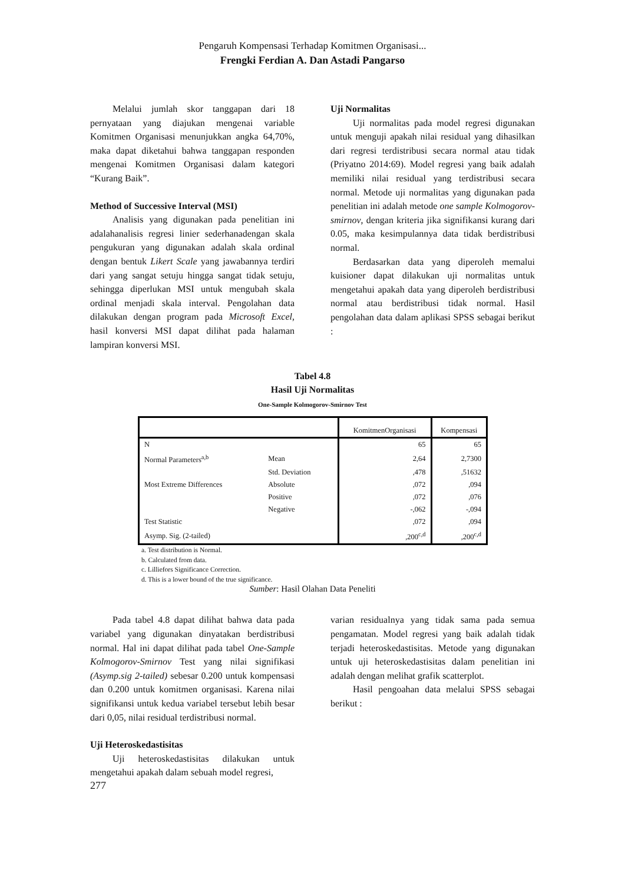Pengaruh Kompensasi Terhadap Komitmen Organisasi...
Frengki Ferdian A. Dan Astadi Pangarso
Melalui jumlah skor tanggapan dari 18 pernyataan yang diajukan mengenai variable Komitmen Organisasi menunjukkan angka 64,70%, maka dapat diketahui bahwa tanggapan responden mengenai Komitmen Organisasi dalam kategori “Kurang Baik”.
Method of Successive Interval (MSI)
Analisis yang digunakan pada penelitian ini adalahanalisis regresi linier sederhanadengan skala pengukuran yang digunakan adalah skala ordinal dengan bentuk Likert Scale yang jawabannya terdiri dari yang sangat setuju hingga sangat tidak setuju, sehingga diperlukan MSI untuk mengubah skala ordinal menjadi skala interval. Pengolahan data dilakukan dengan program pada Microsoft Excel, hasil konversi MSI dapat dilihat pada halaman lampiran konversi MSI.
Uji Normalitas
Uji normalitas pada model regresi digunakan untuk menguji apakah nilai residual yang dihasilkan dari regresi terdistribusi secara normal atau tidak (Priyatno 2014:69). Model regresi yang baik adalah memiliki nilai residual yang terdistribusi secara normal. Metode uji normalitas yang digunakan pada penelitian ini adalah metode one sample Kolmogorov-smirnov, dengan kriteria jika signifikansi kurang dari 0.05, maka kesimpulannya data tidak berdistribusi normal.
Berdasarkan data yang diperoleh memalui kuisioner dapat dilakukan uji normalitas untuk mengetahui apakah data yang diperoleh berdistribusi normal atau berdistribusi tidak normal. Hasil pengolahan data dalam aplikasi SPSS sebagai berikut :
Tabel 4.8
Hasil Uji Normalitas
One-Sample Kolmogorov-Smirnov Test
| | | KomitmenOrganisasi | Kompensasi |
| --- | --- | --- | --- |
| N | | 65 | 65 |
| Normal Parameters<sup>a,b</sup> | Mean | 2,64 | 2,7300 |
| | Std. Deviation | ,478 | ,51632 |
| Most Extreme Differences | Absolute | ,072 | ,094 |
| | Positive | ,072 | ,076 |
| | Negative | -,062 | -,094 |
| Test Statistic | | ,072 | ,094 |
| Asymp. Sig. (2-tailed) | | ,200<sup>c,d</sup> | ,200<sup>c,d</sup> |
a. Test distribution is Normal.
b. Calculated from data.
c. Lilliefors Significance Correction.
d. This is a lower bound of the true significance.
Sumber: Hasil Olahan Data Peneliti
Pada tabel 4.8 dapat dilihat bahwa data pada variabel yang digunakan dinyatakan berdistribusi normal. Hal ini dapat dilihat pada tabel One-Sample Kolmogorov-Smirnov Test yang nilai signifikasi (Asymp.sig 2-tailed) sebesar 0.200 untuk kompensasi dan 0.200 untuk komitmen organisasi. Karena nilai signifikansi untuk kedua variabel tersebut lebih besar dari 0,05, nilai residual terdistribusi normal.
Uji Heteroskedastisitas
Uji heteroskedastisitas dilakukan untuk mengetahui apakah dalam sebuah model regresi,
varian residualnya yang tidak sama pada semua pengamatan. Model regresi yang baik adalah tidak terjadi heteroskedastisitas. Metode yang digunakan untuk uji heteroskedastisitas dalam penelitian ini adalah dengan melihat grafik scatterplot.
Hasil pengoahan data melalui SPSS sebagai berikut :
277